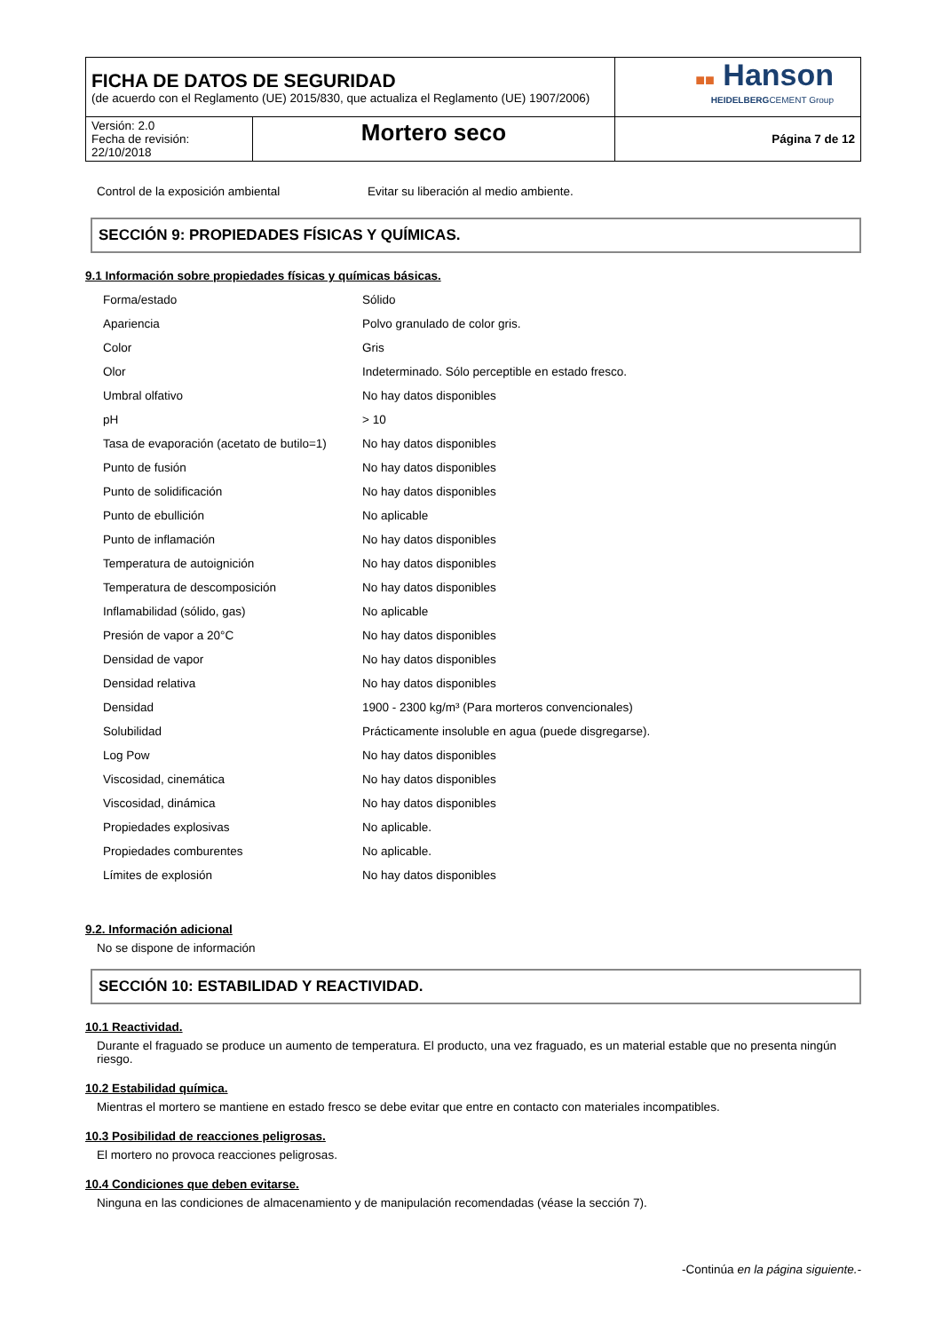| FICHA DE DATOS DE SEGURIDAD (de acuerdo con el Reglamento (UE) 2015/830, que actualiza el Reglamento (UE) 1907/2006) | | ■■ Hanson HEIDELBERG CEMENT Group |
| Versión: 2.0 Fecha de revisión: 22/10/2018 | Mortero seco | Página 7 de 12 |
| Control de la exposición ambiental | Evitar su liberación al medio ambiente. |
SECCIÓN 9: PROPIEDADES FÍSICAS Y QUÍMICAS.
9.1 Información sobre propiedades físicas y químicas básicas.
| Forma/estado | Sólido |
| Apariencia | Polvo granulado de color gris. |
| Color | Gris |
| Olor | Indeterminado. Sólo perceptible en estado fresco. |
| Umbral olfativo | No hay datos disponibles |
| pH | > 10 |
| Tasa de evaporación (acetato de butilo=1) | No hay datos disponibles |
| Punto de fusión | No hay datos disponibles |
| Punto de solidificación | No hay datos disponibles |
| Punto de ebullición | No aplicable |
| Punto de inflamación | No hay datos disponibles |
| Temperatura de autoignición | No hay datos disponibles |
| Temperatura de descomposición | No hay datos disponibles |
| Inflamabilidad (sólido, gas) | No aplicable |
| Presión de vapor a 20°C | No hay datos disponibles |
| Densidad de vapor | No hay datos disponibles |
| Densidad relativa | No hay datos disponibles |
| Densidad | 1900 - 2300 kg/m³ (Para morteros convencionales) |
| Solubilidad | Prácticamente insoluble en agua (puede disgregarse). |
| Log Pow | No hay datos disponibles |
| Viscosidad, cinemática | No hay datos disponibles |
| Viscosidad, dinámica | No hay datos disponibles |
| Propiedades explosivas | No aplicable. |
| Propiedades comburentes | No aplicable. |
| Límites de explosión | No hay datos disponibles |
9.2. Información adicional
No se dispone de información
SECCIÓN 10: ESTABILIDAD Y REACTIVIDAD.
10.1 Reactividad.
Durante el fraguado se produce un aumento de temperatura. El producto, una vez fraguado, es un material estable que no presenta ningún riesgo.
10.2 Estabilidad química.
Mientras el mortero se mantiene en estado fresco se debe evitar que entre en contacto con materiales incompatibles.
10.3 Posibilidad de reacciones peligrosas.
El mortero no provoca reacciones peligrosas.
10.4 Condiciones que deben evitarse.
Ninguna en las condiciones de almacenamiento y de manipulación recomendadas (véase la sección 7).
-Continúa en la página siguiente.-